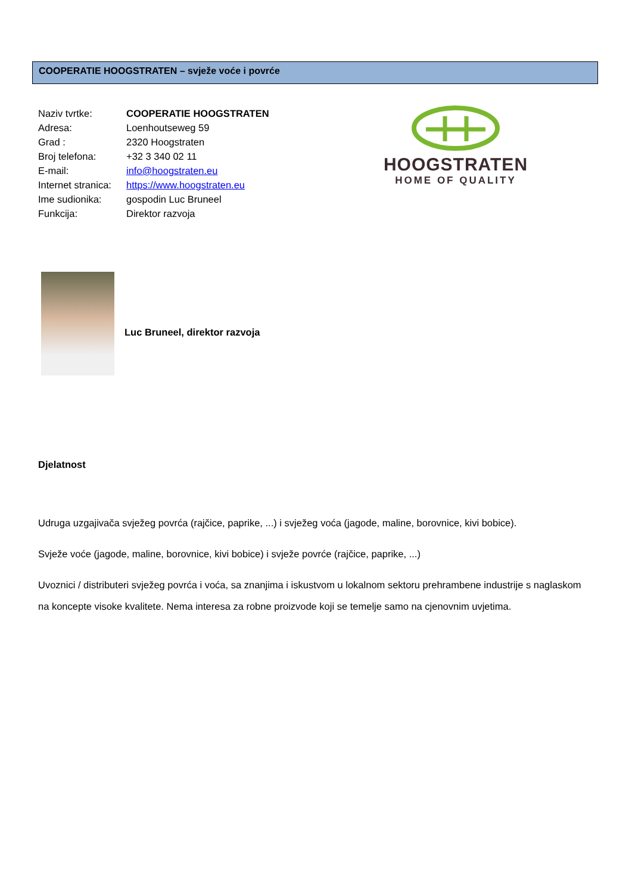COOPERATIE HOOGSTRATEN – svježe voće i povrće
| Naziv tvrtke: | COOPERATIE HOOGSTRATEN |
| Adresa: | Loenhoutseweg 59 |
| Grad : | 2320 Hoogstraten |
| Broj telefona: | +32 3 340 02 11 |
| E-mail: | info@hoogstraten.eu |
| Internet stranica: | https://www.hoogstraten.eu |
| Ime sudionika: | gospodin Luc Bruneel |
| Funkcija: | Direktor razvoja |
HOOGSTRATEN
HOME OF QUALITY
Luc Bruneel, direktor razvoja
Djelatnost
Udruga uzgajivača svježeg povrća (rajčice, paprike, ...) i svježeg voća (jagode, maline, borovnice, kivi bobice).
Svježe voće (jagode, maline, borovnice, kivi bobice) i svježe povrće (rajčice, paprike, ...)
Uvoznici / distributeri svježeg povrća i voća, sa znanjima i iskustvom u lokalnom sektoru prehrambene industrije s naglaskom na koncepte visoke kvalitete. Nema interesa za robne proizvode koji se temelje samo na cjenovnim uvjetima.